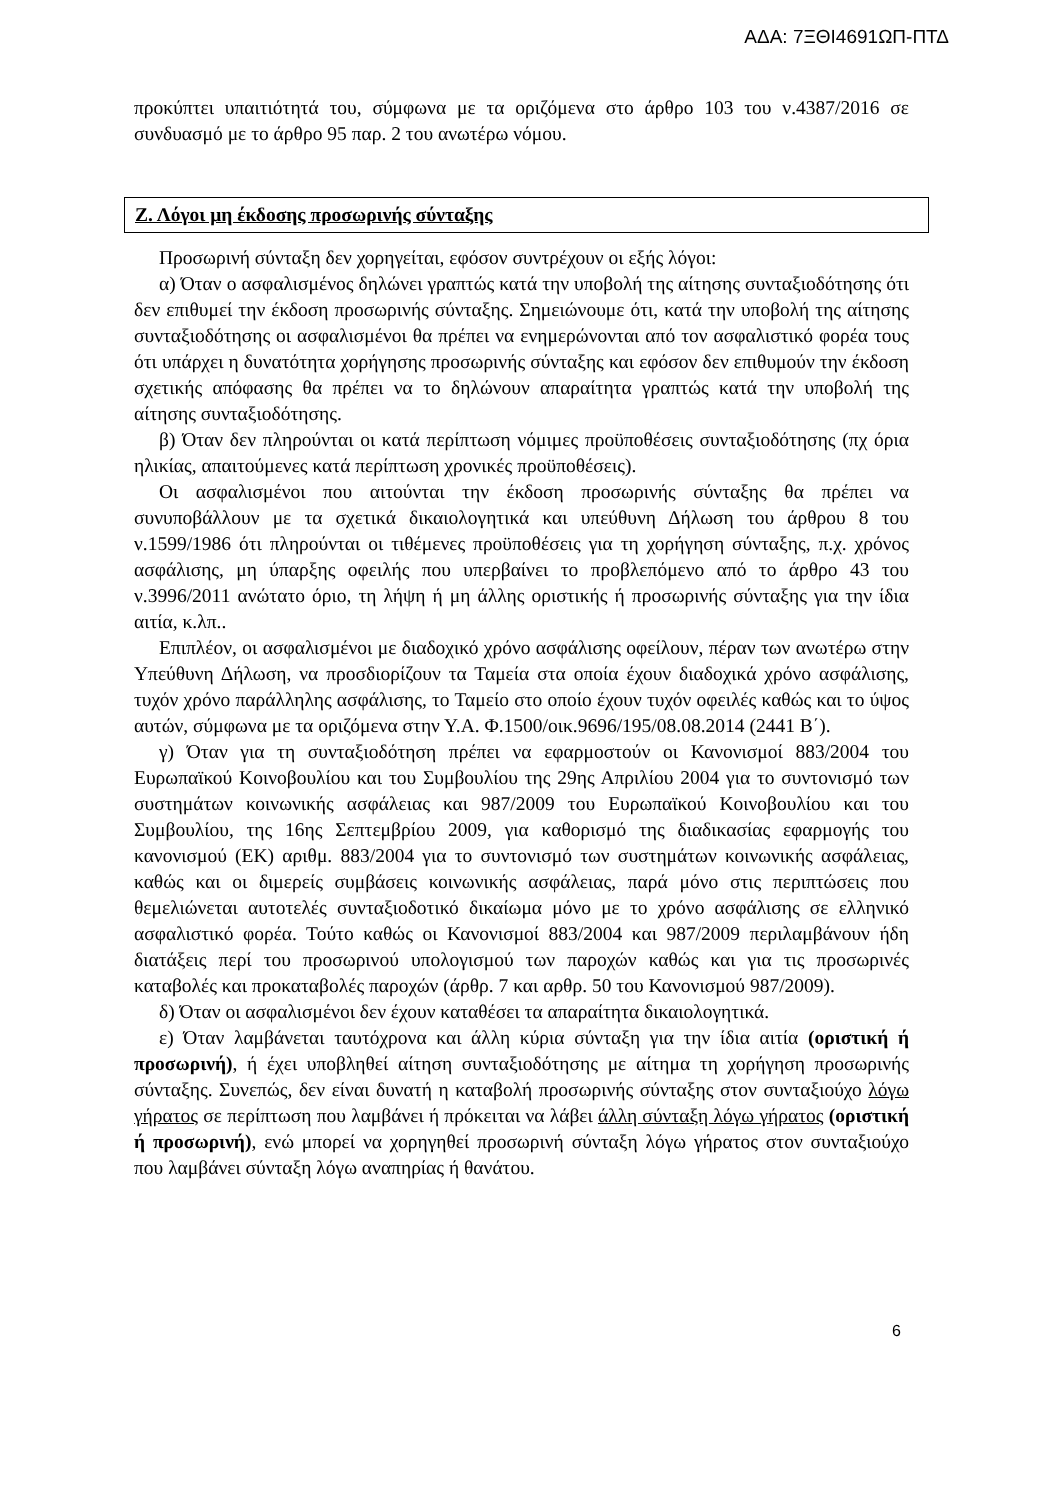ΑΔΑ: 7ΞΘΙ4691ΩΠ-ΠΤΔ
προκύπτει υπαιτιότητά του, σύμφωνα με τα οριζόμενα στο άρθρο 103 του ν.4387/2016 σε συνδυασμό με το άρθρο 95 παρ. 2 του ανωτέρω νόμου.
Ζ. Λόγοι μη έκδοσης προσωρινής σύνταξης
Προσωρινή σύνταξη δεν χορηγείται, εφόσον συντρέχουν οι εξής λόγοι:
α) Όταν ο ασφαλισμένος δηλώνει γραπτώς κατά την υποβολή της αίτησης συνταξιοδότησης ότι δεν επιθυμεί την έκδοση προσωρινής σύνταξης. Σημειώνουμε ότι, κατά την υποβολή της αίτησης συνταξιοδότησης οι ασφαλισμένοι θα πρέπει να ενημερώνονται από τον ασφαλιστικό φορέα τους ότι υπάρχει η δυνατότητα χορήγησης προσωρινής σύνταξης και εφόσον δεν επιθυμούν την έκδοση σχετικής απόφασης θα πρέπει να το δηλώνουν απαραίτητα γραπτώς κατά την υποβολή της αίτησης συνταξιοδότησης.
β) Όταν δεν πληρούνται οι κατά περίπτωση νόμιμες προϋποθέσεις συνταξιοδότησης (πχ όρια ηλικίας, απαιτούμενες κατά περίπτωση χρονικές προϋποθέσεις).
Οι ασφαλισμένοι που αιτούνται την έκδοση προσωρινής σύνταξης θα πρέπει να συνυποβάλλουν με τα σχετικά δικαιολογητικά και υπεύθυνη Δήλωση του άρθρου 8 του ν.1599/1986 ότι πληρούνται οι τιθέμενες προϋποθέσεις για τη χορήγηση σύνταξης, π.χ. χρόνος ασφάλισης, μη ύπαρξης οφειλής που υπερβαίνει το προβλεπόμενο από το άρθρο 43 του ν.3996/2011 ανώτατο όριο, τη λήψη ή μη άλλης οριστικής ή προσωρινής σύνταξης για την ίδια αιτία, κ.λπ..
Επιπλέον, οι ασφαλισμένοι με διαδοχικό χρόνο ασφάλισης οφείλουν, πέραν των ανωτέρω στην Υπεύθυνη Δήλωση, να προσδιορίζουν τα Ταμεία στα οποία έχουν διαδοχικά χρόνο ασφάλισης, τυχόν χρόνο παράλληλης ασφάλισης, το Ταμείο στο οποίο έχουν τυχόν οφειλές καθώς και το ύψος αυτών, σύμφωνα με τα οριζόμενα στην Υ.Α. Φ.1500/οικ.9696/195/08.08.2014 (2441 Β΄).
γ) Όταν για τη συνταξιοδότηση πρέπει να εφαρμοστούν οι Κανονισμοί 883/2004 του Ευρωπαϊκού Κοινοβουλίου και του Συμβουλίου της 29ης Απριλίου 2004 για το συντονισμό των συστημάτων κοινωνικής ασφάλειας και 987/2009 του Ευρωπαϊκού Κοινοβουλίου και του Συμβουλίου, της 16ης Σεπτεμβρίου 2009, για καθορισμό της διαδικασίας εφαρμογής του κανονισμού (ΕΚ) αριθμ. 883/2004 για το συντονισμό των συστημάτων κοινωνικής ασφάλειας, καθώς και οι διμερείς συμβάσεις κοινωνικής ασφάλειας, παρά μόνο στις περιπτώσεις που θεμελιώνεται αυτοτελές συνταξιοδοτικό δικαίωμα μόνο με το χρόνο ασφάλισης σε ελληνικό ασφαλιστικό φορέα. Τούτο καθώς οι Κανονισμοί 883/2004 και 987/2009 περιλαμβάνουν ήδη διατάξεις περί του προσωρινού υπολογισμού των παροχών καθώς και για τις προσωρινές καταβολές και προκαταβολές παροχών (άρθρ. 7 και αρθρ. 50 του Κανονισμού 987/2009).
δ) Όταν οι ασφαλισμένοι δεν έχουν καταθέσει τα απαραίτητα δικαιολογητικά.
ε) Όταν λαμβάνεται ταυτόχρονα και άλλη κύρια σύνταξη για την ίδια αιτία (οριστική ή προσωρινή), ή έχει υποβληθεί αίτηση συνταξιοδότησης με αίτημα τη χορήγηση προσωρινής σύνταξης. Συνεπώς, δεν είναι δυνατή η καταβολή προσωρινής σύνταξης στον συνταξιούχο λόγω γήρατος σε περίπτωση που λαμβάνει ή πρόκειται να λάβει άλλη σύνταξη λόγω γήρατος (οριστική ή προσωρινή), ενώ μπορεί να χορηγηθεί προσωρινή σύνταξη λόγω γήρατος στον συνταξιούχο που λαμβάνει σύνταξη λόγω αναπηρίας ή θανάτου.
6